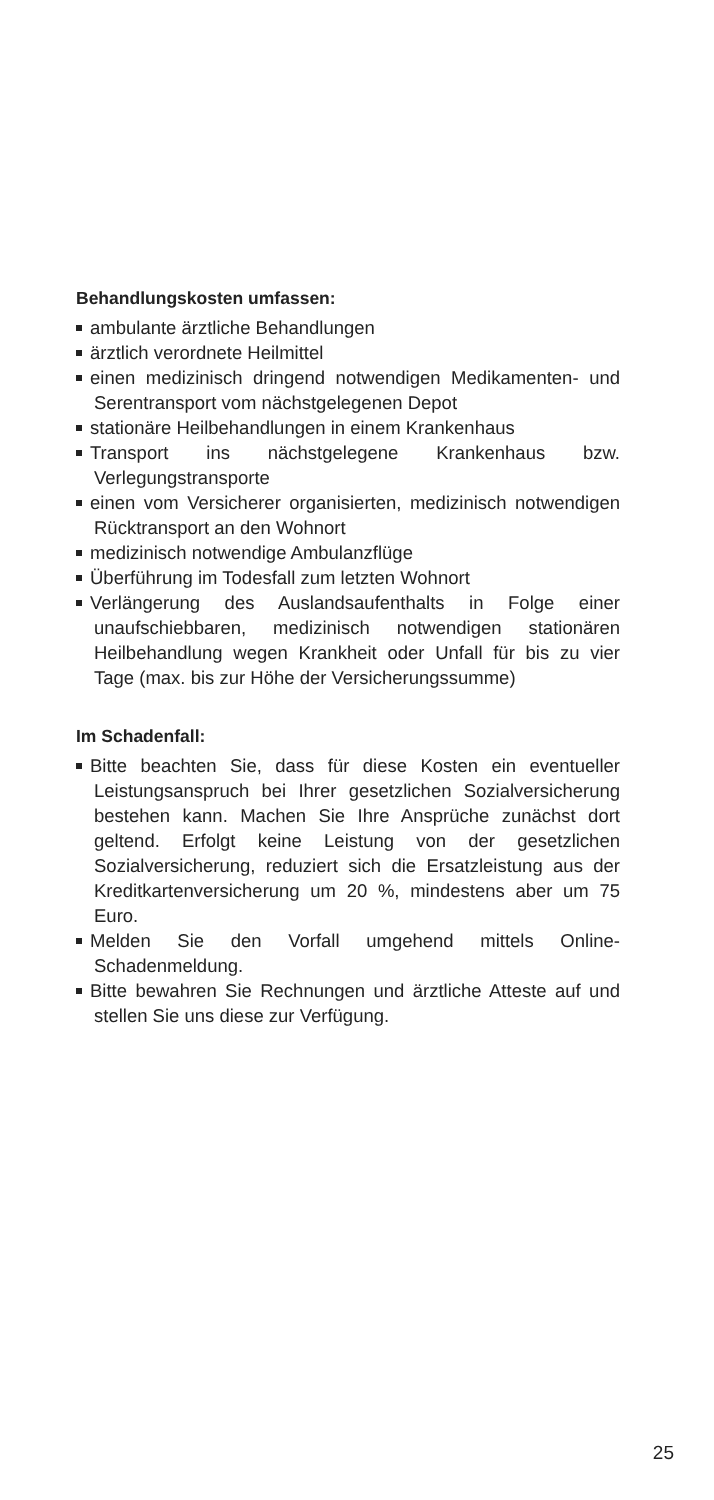Behandlungskosten umfassen:
ambulante ärztliche Behandlungen
ärztlich verordnete Heilmittel
einen medizinisch dringend notwendigen Medikamenten- und Serentransport vom nächstgelegenen Depot
stationäre Heilbehandlungen in einem Krankenhaus
Transport ins nächstgelegene Krankenhaus bzw. Verlegungstransporte
einen vom Versicherer organisierten, medizinisch notwendigen Rücktransport an den Wohnort
medizinisch notwendige Ambulanzflüge
Überführung im Todesfall zum letzten Wohnort
Verlängerung des Auslandsaufenthalts in Folge einer unaufschiebbaren, medizinisch notwendigen stationären Heilbehandlung wegen Krankheit oder Unfall für bis zu vier Tage (max. bis zur Höhe der Versicherungssumme)
Im Schadenfall:
Bitte beachten Sie, dass für diese Kosten ein eventueller Leistungsanspruch bei Ihrer gesetzlichen Sozialversicherung bestehen kann. Machen Sie Ihre Ansprüche zunächst dort geltend. Erfolgt keine Leistung von der gesetzlichen Sozialversicherung, reduziert sich die Ersatzleistung aus der Kreditkartenversicherung um 20 %, mindestens aber um 75 Euro.
Melden Sie den Vorfall umgehend mittels Online-Schadenmeldung.
Bitte bewahren Sie Rechnungen und ärztliche Atteste auf und stellen Sie uns diese zur Verfügung.
25